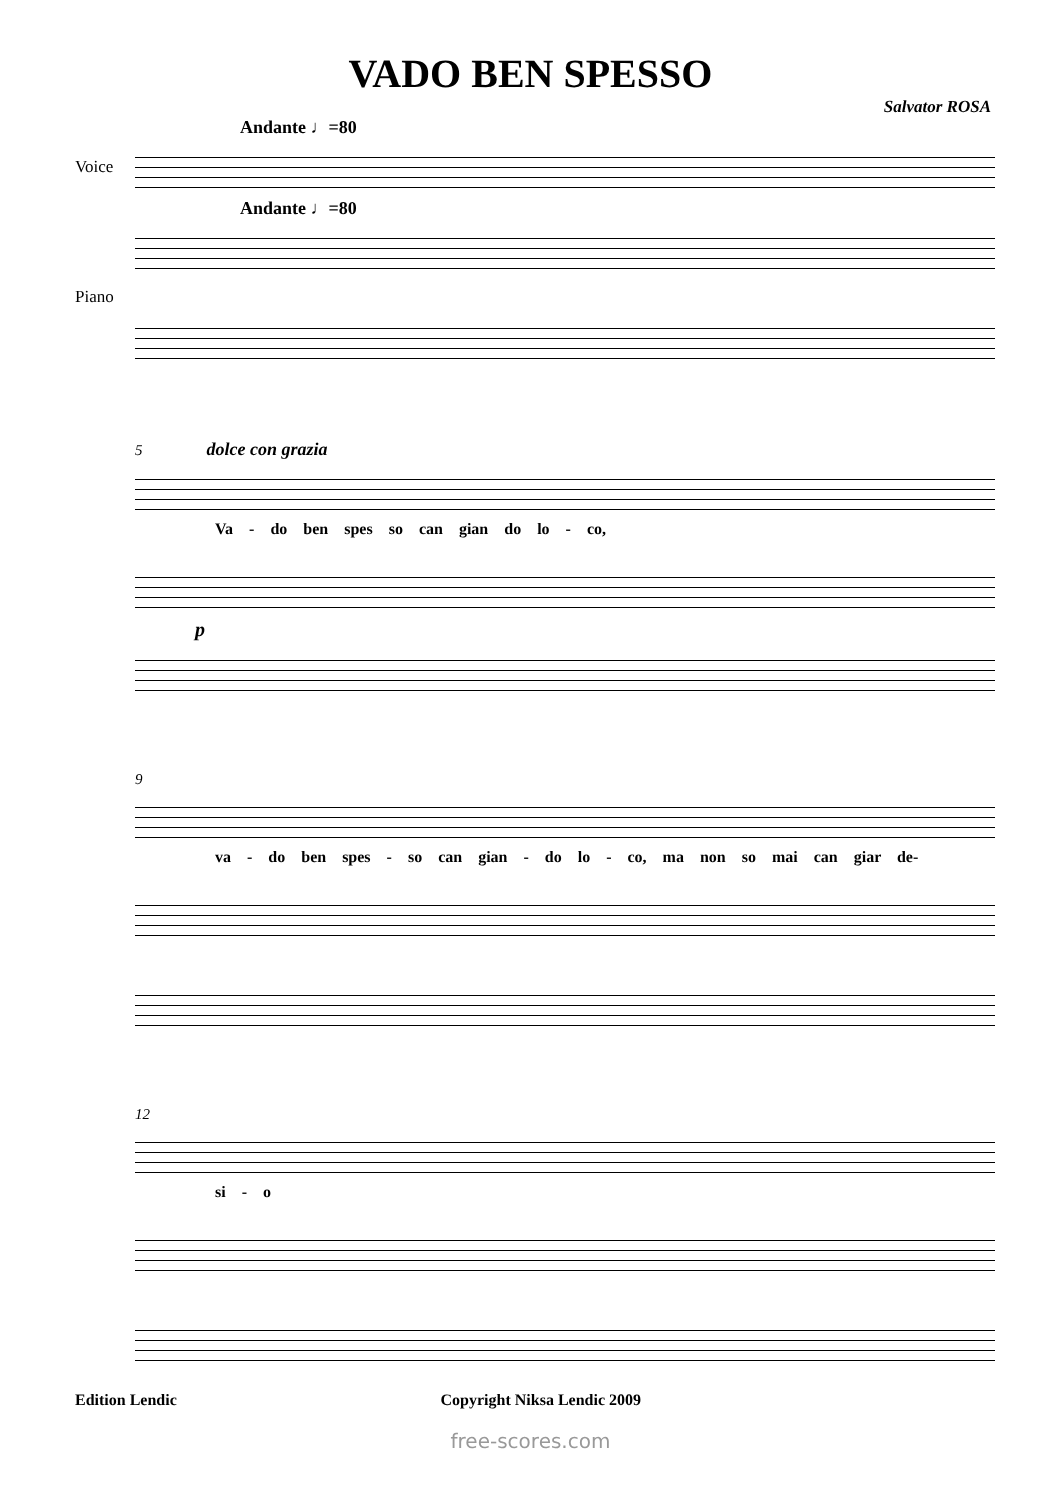VADO BEN SPESSO
Salvator ROSA
Andante ♩=80
Voice
Andante ♩=80
Piano
5 dolce con grazia
Va - do ben spes so can gian do lo - co,
p
9
va - do ben spes - so can gian - do lo - co, ma non so mai can giar de-
12
si - o
Edition Lendic Copyright Niksa Lendic 2009
free-scores.com